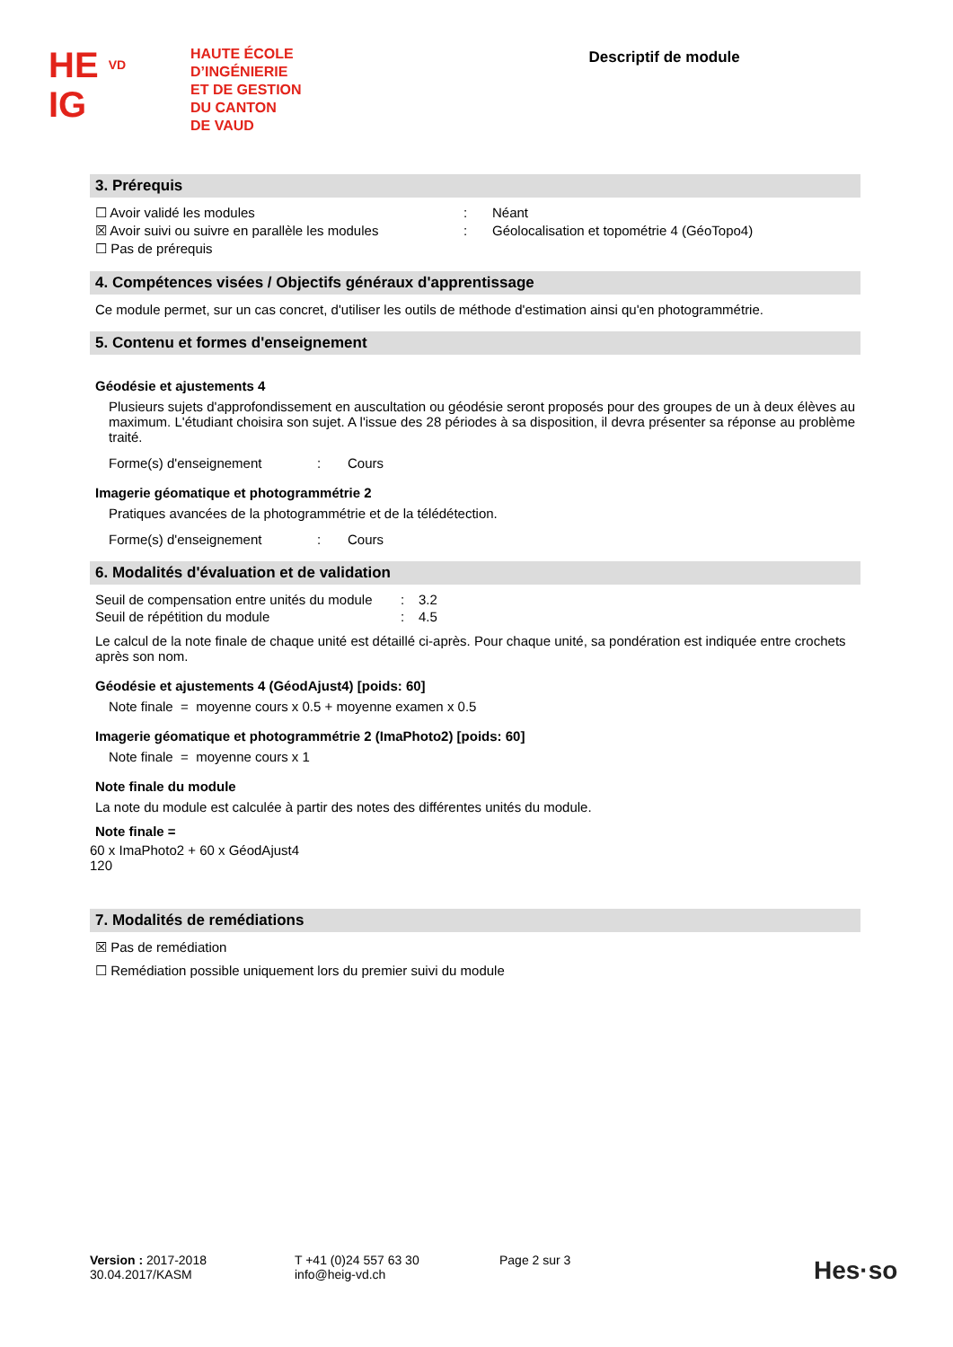HE VD
IG
HAUTE ÉCOLE
D’INGÉNIERIE
ET DE GESTION
DU CANTON
DE VAUD
Descriptif de module
3. Prérequis
☐ Avoir validé les modules: Néant
☒ Avoir suivi ou suivre en parallèle les modules: Géolocalisation et topométrie 4 (GéoTopo4)
☐ Pas de prérequis
4. Compétences visées / Objectifs généraux d'apprentissage
Ce module permet, sur un cas concret, d'utiliser les outils de méthode d'estimation ainsi qu'en photogrammétrie.
5. Contenu et formes d'enseignement
Géodésie et ajustements 4
Plusieurs sujets d'approfondissement en auscultation ou géodésie seront proposés pour des groupes de un à deux élèves au maximum. L'étudiant choisira son sujet. A l'issue des 28 périodes à sa disposition, il devra présenter sa réponse au problème traité.
Forme(s) d'enseignement: Cours
Imagerie géomatique et photogrammétrie 2
Pratiques avancées de la photogrammétrie et de la télédétection.
Forme(s) d'enseignement: Cours
6. Modalités d'évaluation et de validation
Seuil de compensation entre unités du module: 3.2
Seuil de répétition du module: 4.5
Le calcul de la note finale de chaque unité est détaillé ci-après. Pour chaque unité, sa pondération est indiquée entre crochets après son nom.
Géodésie et ajustements 4 (GéodAjust4) [poids: 60]
Note finale = moyenne cours x 0.5 + moyenne examen x 0.5
Imagerie géomatique et photogrammétrie 2 (ImaPhoto2) [poids: 60]
Note finale = moyenne cours x 1
Note finale du module
La note du module est calculée à partir des notes des différentes unités du module.
Note finale =
60 x ImaPhoto2 + 60 x GéodAjust4
120
7. Modalités de remédiations
☒ Pas de remédiation
☐ Remédiation possible uniquement lors du premier suivi du module
Version : 2017-2018
30.04.2017/KASM
T +41 (0)24 557 63 30
info@heig-vd.ch
Page 2 sur 3
Hes·so